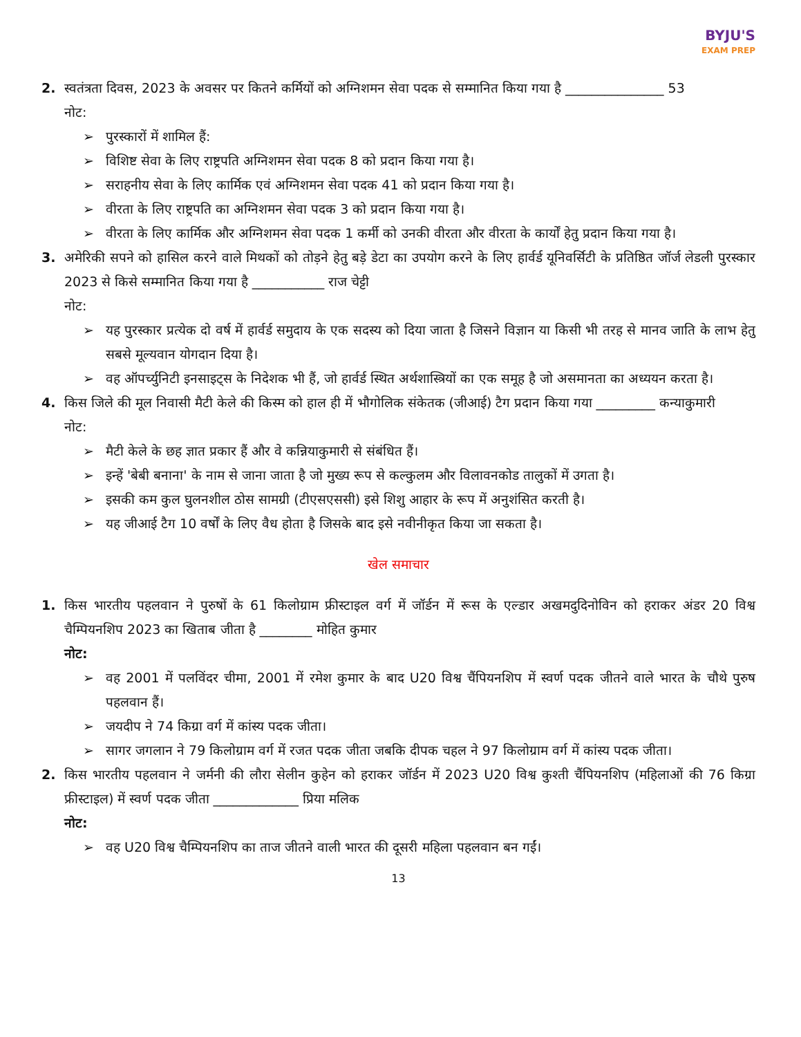BYJU'S
EXAM PREP
2. स्वतंत्रता दिवस, 2023 के अवसर पर कितने कर्मियों को अग्निशमन सेवा पदक से सम्मानित किया गया है _______________ 53
नोट:
➢ पुरस्कारों में शामिल हैं:
➢ विशिष्ट सेवा के लिए राष्ट्रपति अग्निशमन सेवा पदक 8 को प्रदान किया गया है।
➢ सराहनीय सेवा के लिए कार्मिक एवं अग्निशमन सेवा पदक 41 को प्रदान किया गया है।
➢ वीरता के लिए राष्ट्रपति का अग्निशमन सेवा पदक 3 को प्रदान किया गया है।
➢ वीरता के लिए कार्मिक और अग्निशमन सेवा पदक 1 कर्मी को उनकी वीरता और वीरता के कार्यों हेतु प्रदान किया गया है।
3. अमेरिकी सपने को हासिल करने वाले मिथकों को तोड़ने हेतु बड़े डेटा का उपयोग करने के लिए हार्वर्ड यूनिवर्सिटी के प्रतिष्ठित जॉर्ज लेडली पुरस्कार 2023 से किसे सम्मानित किया गया है ___________ राज चेट्टी
नोट:
➢ यह पुरस्कार प्रत्येक दो वर्ष में हार्वर्ड समुदाय के एक सदस्य को दिया जाता है जिसने विज्ञान या किसी भी तरह से मानव जाति के लाभ हेतु सबसे मूल्यवान योगदान दिया है।
➢ वह ऑपर्च्युनिटी इनसाइट्स के निदेशक भी हैं, जो हार्वर्ड स्थित अर्थशास्त्रियों का एक समूह है जो असमानता का अध्ययन करता है।
4. किस जिले की मूल निवासी मैटी केले की किस्म को हाल ही में भौगोलिक संकेतक (जीआई) टैग प्रदान किया गया _________ कन्याकुमारी
नोट:
➢ मैटी केले के छह ज्ञात प्रकार हैं और वे कन्नियाकुमारी से संबंधित हैं।
➢ इन्हें 'बेबी बनाना' के नाम से जाना जाता है जो मुख्य रूप से कल्कुलम और विलावनकोड तालुकों में उगता है।
➢ इसकी कम कुल घुलनशील ठोस सामग्री (टीएसएससी) इसे शिशु आहार के रूप में अनुशंसित करती है।
➢ यह जीआई टैग 10 वर्षों के लिए वैध होता है जिसके बाद इसे नवीनीकृत किया जा सकता है।
खेल समाचार
1. किस भारतीय पहलवान ने पुरुषों के 61 किलोग्राम फ्रीस्टाइल वर्ग में जॉर्डन में रूस के एल्डार अखमदुदिनोविन को हराकर अंडर 20 विश्व चैम्पियनशिप 2023 का खिताब जीता है ________ मोहित कुमार
नोट:
➢ वह 2001 में पलविंदर चीमा, 2001 में रमेश कुमार के बाद U20 विश्व चैंपियनशिप में स्वर्ण पदक जीतने वाले भारत के चौथे पुरुष पहलवान हैं।
➢ जयदीप ने 74 किग्रा वर्ग में कांस्य पदक जीता।
➢ सागर जगलान ने 79 किलोग्राम वर्ग में रजत पदक जीता जबकि दीपक चहल ने 97 किलोग्राम वर्ग में कांस्य पदक जीता।
2. किस भारतीय पहलवान ने जर्मनी की लौरा सेलीन कुहेन को हराकर जॉर्डन में 2023 U20 विश्व कुश्ती चैंपियनशिप (महिलाओं की 76 किग्रा फ्रीस्टाइल) में स्वर्ण पदक जीता _____________ प्रिया मलिक
नोट:
➢ वह U20 विश्व चैम्पियनशिप का ताज जीतने वाली भारत की दूसरी महिला पहलवान बन गईं।
13